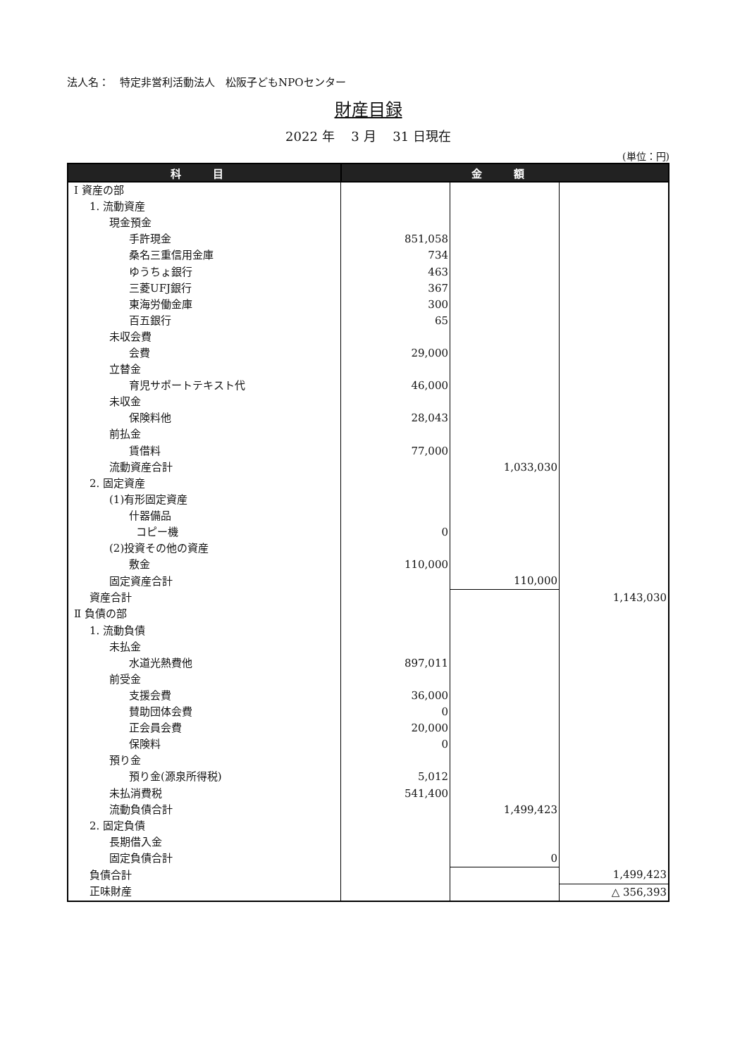法人名：　特定非営利活動法人　松阪子どもNPOセンター
財産目録
2022 年　 3 月　 31 日現在
(単位：円)
| 科 目 | 金 額 | | |
| --- | --- | --- | --- |
| Ⅰ 資産の部 | | | |
| 1. 流動資産 | | | |
| 現金預金 | | | |
| 手許現金 | 851,058 | | |
| 桑名三重信用金庫 | 734 | | |
| ゆうちょ銀行 | 463 | | |
| 三菱UFJ銀行 | 367 | | |
| 東海労働金庫 | 300 | | |
| 百五銀行 | 65 | | |
| 未収会費 | | | |
| 会費 | 29,000 | | |
| 立替金 | | | |
| 育児サポートテキスト代 | 46,000 | | |
| 未収金 | | | |
| 保険料他 | 28,043 | | |
| 前払金 | | | |
| 賃借料 | 77,000 | | |
| 流動資産合計 | | 1,033,030 | |
| 2. 固定資産 | | | |
| (1)有形固定資産 | | | |
| 什器備品 | | | |
| コピー機 | 0 | | |
| (2)投資その他の資産 | | | |
| 敷金 | 110,000 | | |
| 固定資産合計 | | 110,000 | |
| 資産合計 | | | 1,143,030 |
| Ⅱ 負債の部 | | | |
| 1. 流動負債 | | | |
| 未払金 | | | |
| 水道光熱費他 | 897,011 | | |
| 前受金 | | | |
| 支援会費 | 36,000 | | |
| 賛助団体会費 | 0 | | |
| 正会員会費 | 20,000 | | |
| 保険料 | 0 | | |
| 預り金 | | | |
| 預り金(源泉所得税) | 5,012 | | |
| 未払消費税 | 541,400 | | |
| 流動負債合計 | | 1,499,423 | |
| 2. 固定負債 | | | |
| 長期借入金 | | | |
| 固定負債合計 | | 0 | |
| 負債合計 | | | 1,499,423 |
| 正味財産 | | | △ 356,393 |